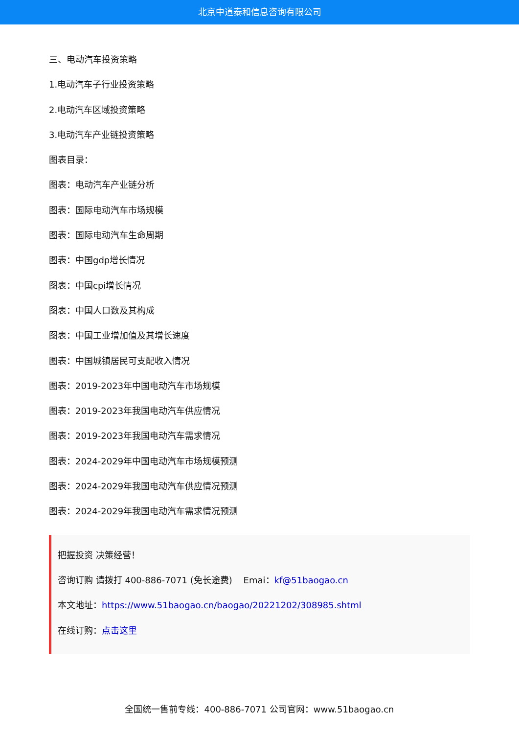北京中道泰和信息咨询有限公司
三、电动汽车投资策略
1.电动汽车子行业投资策略
2.电动汽车区域投资策略
3.电动汽车产业链投资策略
图表目录：
图表：电动汽车产业链分析
图表：国际电动汽车市场规模
图表：国际电动汽车生命周期
图表：中国gdp增长情况
图表：中国cpi增长情况
图表：中国人口数及其构成
图表：中国工业增加值及其增长速度
图表：中国城镇居民可支配收入情况
图表：2019-2023年中国电动汽车市场规模
图表：2019-2023年我国电动汽车供应情况
图表：2019-2023年我国电动汽车需求情况
图表：2024-2029年中国电动汽车市场规模预测
图表：2024-2029年我国电动汽车供应情况预测
图表：2024-2029年我国电动汽车需求情况预测
把握投资 决策经营！
咨询订购 请拨打 400-886-7071 (免长途费) Emai：kf@51baogao.cn
本文地址：https://www.51baogao.cn/baogao/20221202/308985.shtml
在线订购：点击这里
全国统一售前专线：400-886-7071 公司官网：www.51baogao.cn